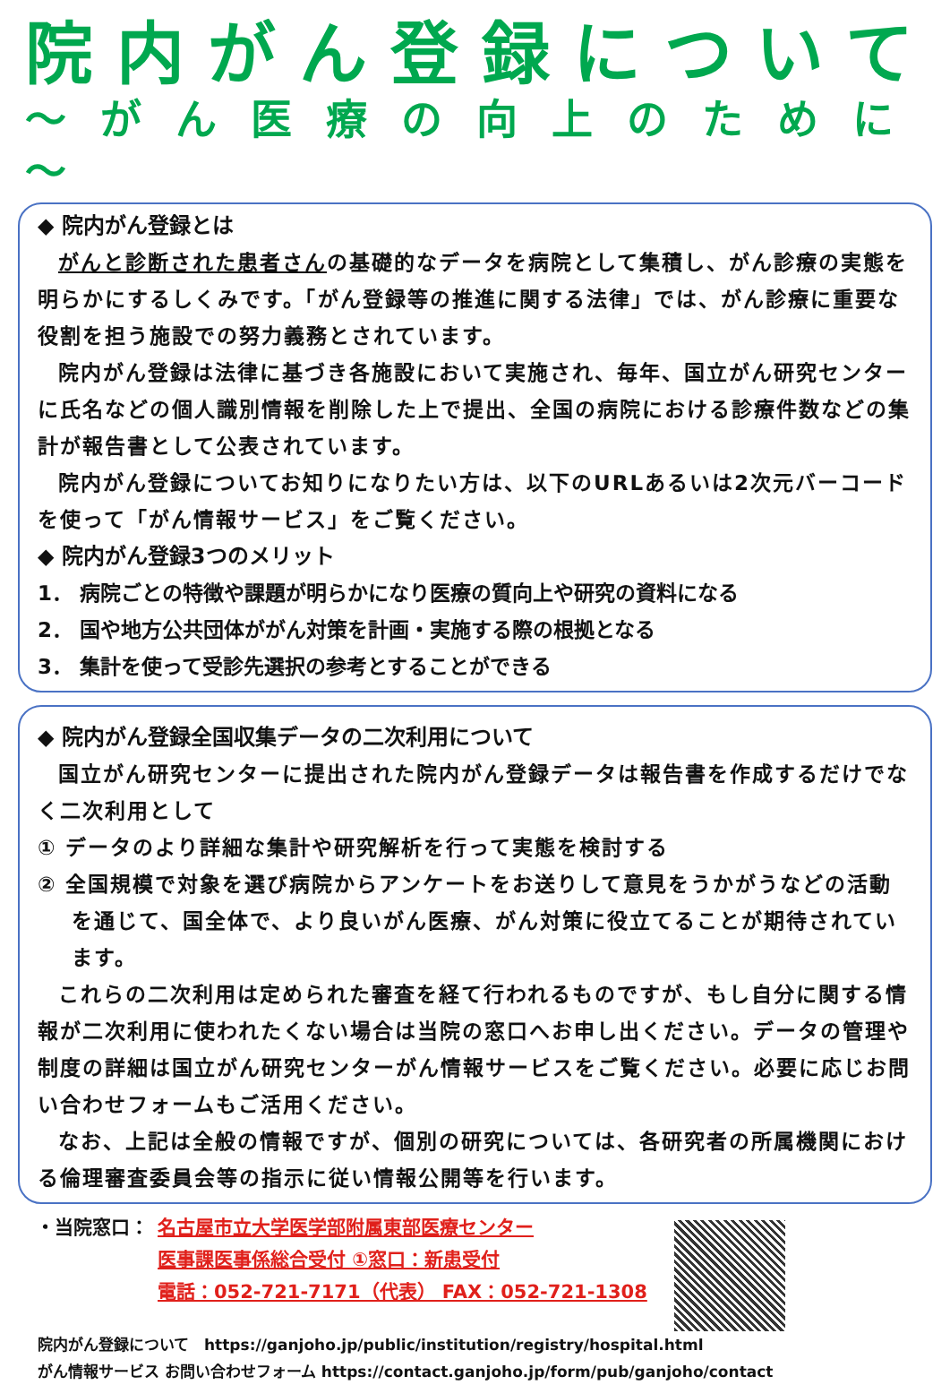院内がん登録について
～がん医療の向上のために～
◆ 院内がん登録とは
がんと診断された患者さんの基礎的なデータを病院として集積し、がん診療の実態を明らかにするしくみです。「がん登録等の推進に関する法律」では、がん診療に重要な役割を担う施設での努力義務とされています。
院内がん登録は法律に基づき各施設において実施され、毎年、国立がん研究センターに氏名などの個人識別情報を削除した上で提出、全国の病院における診療件数などの集計が報告書として公表されています。
院内がん登録についてお知りになりたい方は、以下のURLあるいは2次元バーコードを使って「がん情報サービス」をご覧ください。
◆ 院内がん登録3つのメリット
1． 病院ごとの特徴や課題が明らかになり医療の質向上や研究の資料になる
2． 国や地方公共団体ががん対策を計画・実施する際の根拠となる
3． 集計を使って受診先選択の参考とすることができる
◆ 院内がん登録全国収集データの二次利用について
国立がん研究センターに提出された院内がん登録データは報告書を作成するだけでなく二次利用として
① データのより詳細な集計や研究解析を行って実態を検討する
② 全国規模で対象を選び病院からアンケートをお送りして意見をうかがうなどの活動を通じて、国全体で、より良いがん医療、がん対策に役立てることが期待されています。
これらの二次利用は定められた審査を経て行われるものですが、もし自分に関する情報が二次利用に使われたくない場合は当院の窓口へお申し出ください。データの管理や制度の詳細は国立がん研究センターがん情報サービスをご覧ください。必要に応じお問い合わせフォームもご活用ください。
なお、上記は全般の情報ですが、個別の研究については、各研究者の所属機関における倫理審査委員会等の指示に従い情報公開等を行います。
・当院窓口： 名古屋市立大学医学部附属東部医療センター
医事課医事係総合受付 ①窓口：新患受付
電話：052-721-7171（代表） FAX：052-721-1308
院内がん登録について　https://ganjoho.jp/public/institution/registry/hospital.html
がん情報サービス お問い合わせフォーム https://contact.ganjoho.jp/form/pub/ganjoho/contact